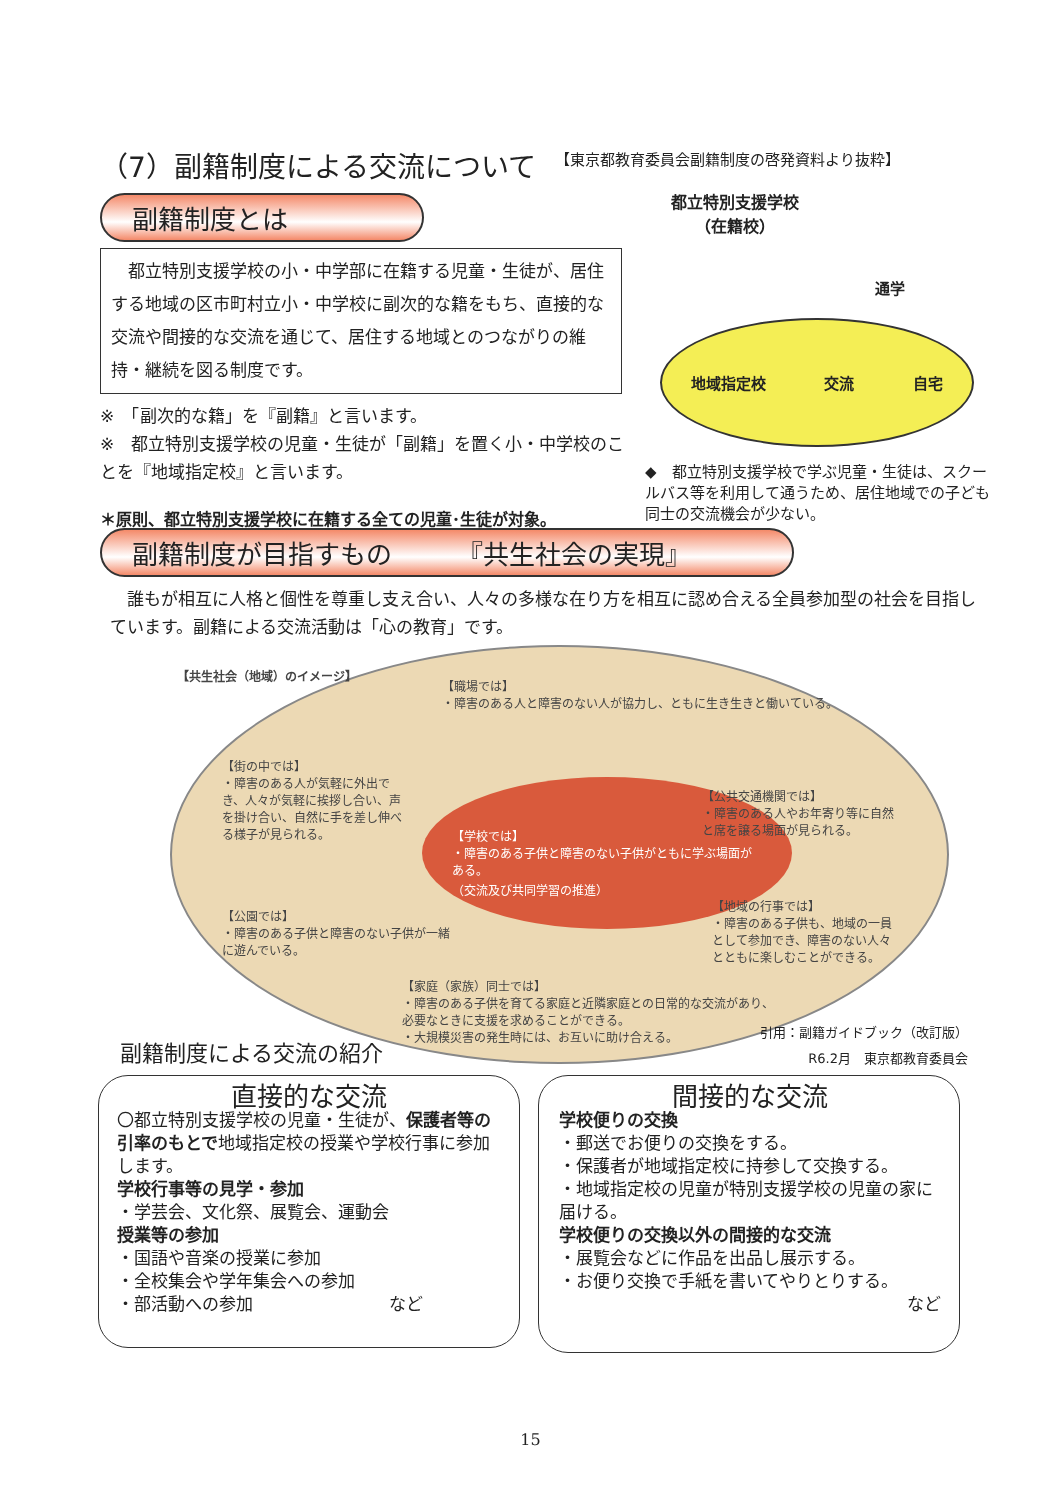（7）副籍制度による交流について
副籍制度とは
　都立特別支援学校の小・中学部に在籍する児童・生徒が、居住する地域の区市町村立小・中学校に副次的な籍をもち、直接的な交流や間接的な交流を通じて、居住する地域とのつながりの維持・継続を図る制度です。
※　「副次的な籍」を『副籍』と言います。
※　都立特別支援学校の児童・生徒が「副籍」を置く小・中学校のことを『地域指定校』と言います。
＊原則、都立特別支援学校に在籍する全ての児童･生徒が対象。
【東京都教育委員会副籍制度の啓発資料より抜粋】
都立特別支援学校
（在籍校）
通学
地域指定校 交流 自宅
◆　都立特別支援学校で学ぶ児童・生徒は、スクールバス等を利用して通うため、居住地域での子ども同士の交流機会が少ない。
副籍制度が目指すもの　　　『共生社会の実現』
　誰もが相互に人格と個性を尊重し支え合い、人々の多様な在り方を相互に認め合える全員参加型の社会を目指しています。副籍による交流活動は「心の教育」です。
【共生社会（地域）のイメージ】
【職場では】
・障害のある人と障害のない人が協力し、ともに生き生きと働いている。
【街の中では】
・障害のある人が気軽に外出でき、人々が気軽に挨拶し合い、声を掛け合い、自然に手を差し伸べる様子が見られる。
【学校では】
・障害のある子供と障害のない子供がともに学ぶ場面がある。
（交流及び共同学習の推進）
【公共交通機関では】
・障害のある人やお年寄り等に自然と席を譲る場面が見られる。
【公園では】
・障害のある子供と障害のない子供が一緒に遊んでいる。
【地域の行事では】
・障害のある子供も、地域の一員として参加でき、障害のない人々とともに楽しむことができる。
【家庭（家族）同士では】
・障害のある子供を育てる家庭と近隣家庭との日常的な交流があり、必要なときに支援を求めることができる。
・大規模災害の発生時には、お互いに助け合える。
副籍制度による交流の紹介
引用：副籍ガイドブック（改訂版）
R6.2月　東京都教育委員会
直接的な交流
〇都立特別支援学校の児童・生徒が、保護者等の引率のもとで地域指定校の授業や学校行事に参加します。
学校行事等の見学・参加
・学芸会、文化祭、展覧会、運動会
授業等の参加
・国語や音楽の授業に参加
・全校集会や学年集会への参加
・部活動への参加　　　　　　　　など
間接的な交流
学校便りの交換
・郵送でお便りの交換をする。
・保護者が地域指定校に持参して交換する。
・地域指定校の児童が特別支援学校の児童の家に届ける。
学校便りの交換以外の間接的な交流
・展覧会などに作品を出品し展示する。
・お便り交換で手紙を書いてやりとりする。
など
15